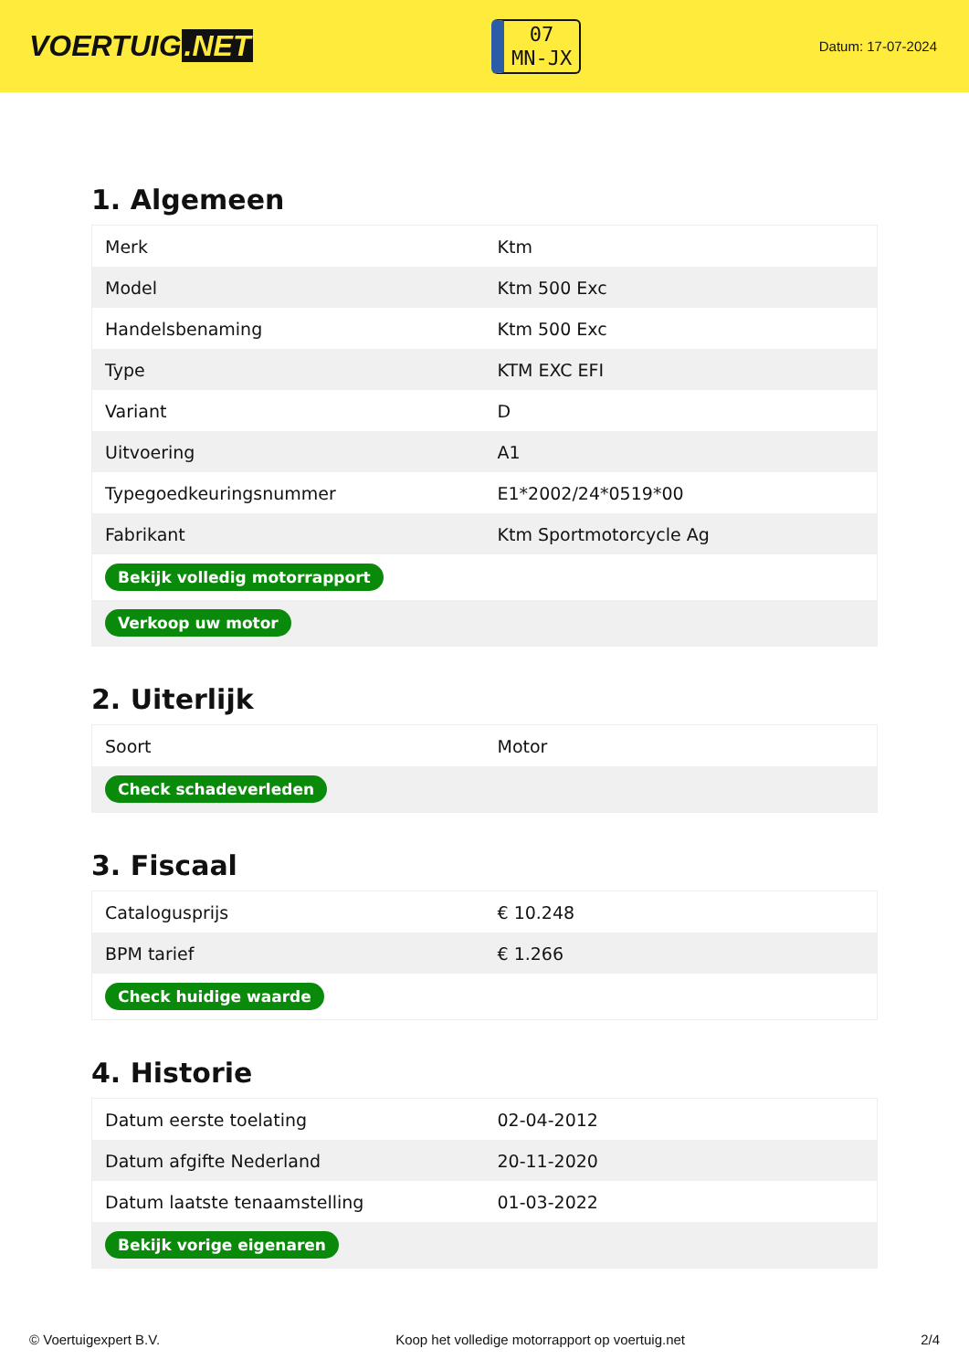VOERTUIG.NET
07
MN-JX
Datum: 17-07-2024
1. Algemeen
| Merk | Ktm |
| Model | Ktm 500 Exc |
| Handelsbenaming | Ktm 500 Exc |
| Type | KTM EXC EFI |
| Variant | D |
| Uitvoering | A1 |
| Typegoedkeuringsnummer | E1*2002/24*0519*00 |
| Fabrikant | Ktm Sportmotorcycle Ag |
| Bekijk volledig motorrapport | |
| Verkoop uw motor | |
2. Uiterlijk
| Soort | Motor |
| Check schadeverleden | |
3. Fiscaal
| Catalogusprijs | € 10.248 |
| BPM tarief | € 1.266 |
| Check huidige waarde | |
4. Historie
| Datum eerste toelating | 02-04-2012 |
| Datum afgifte Nederland | 20-11-2020 |
| Datum laatste tenaamstelling | 01-03-2022 |
| Bekijk vorige eigenaren | |
© Voertuigexpert B.V. Koop het volledige motorrapport op voertuig.net 2/4